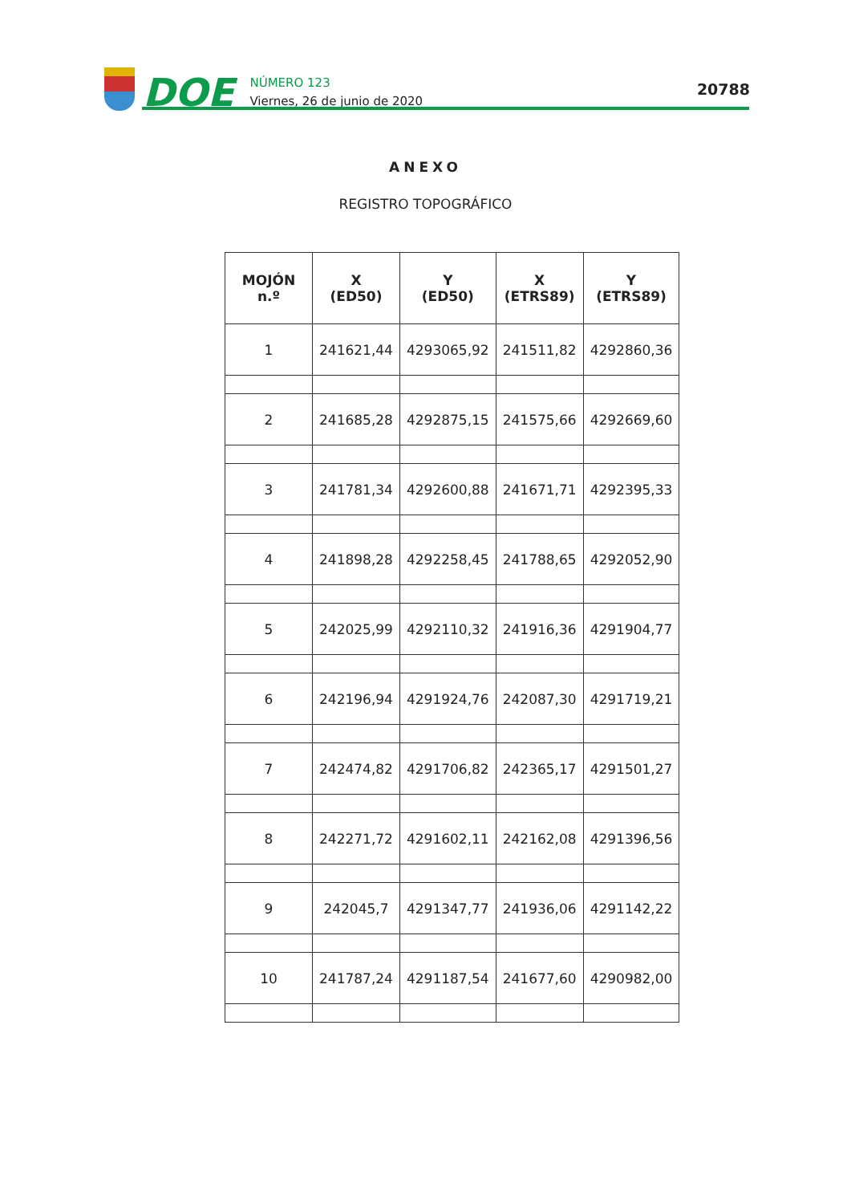DOE
NÚMERO 123
Viernes, 26 de junio de 2020
20788
ANEXO
REGISTRO TOPOGRÁFICO
| MOJÓN n.º | X (ED50) | Y (ED50) | X (ETRS89) | Y (ETRS89) |
| --- | --- | --- | --- | --- |
| 1 | 241621,44 | 4293065,92 | 241511,82 | 4292860,36 |
| 2 | 241685,28 | 4292875,15 | 241575,66 | 4292669,60 |
| 3 | 241781,34 | 4292600,88 | 241671,71 | 4292395,33 |
| 4 | 241898,28 | 4292258,45 | 241788,65 | 4292052,90 |
| 5 | 242025,99 | 4292110,32 | 241916,36 | 4291904,77 |
| 6 | 242196,94 | 4291924,76 | 242087,30 | 4291719,21 |
| 7 | 242474,82 | 4291706,82 | 242365,17 | 4291501,27 |
| 8 | 242271,72 | 4291602,11 | 242162,08 | 4291396,56 |
| 9 | 242045,7 | 4291347,77 | 241936,06 | 4291142,22 |
| 10 | 241787,24 | 4291187,54 | 241677,60 | 4290982,00 |